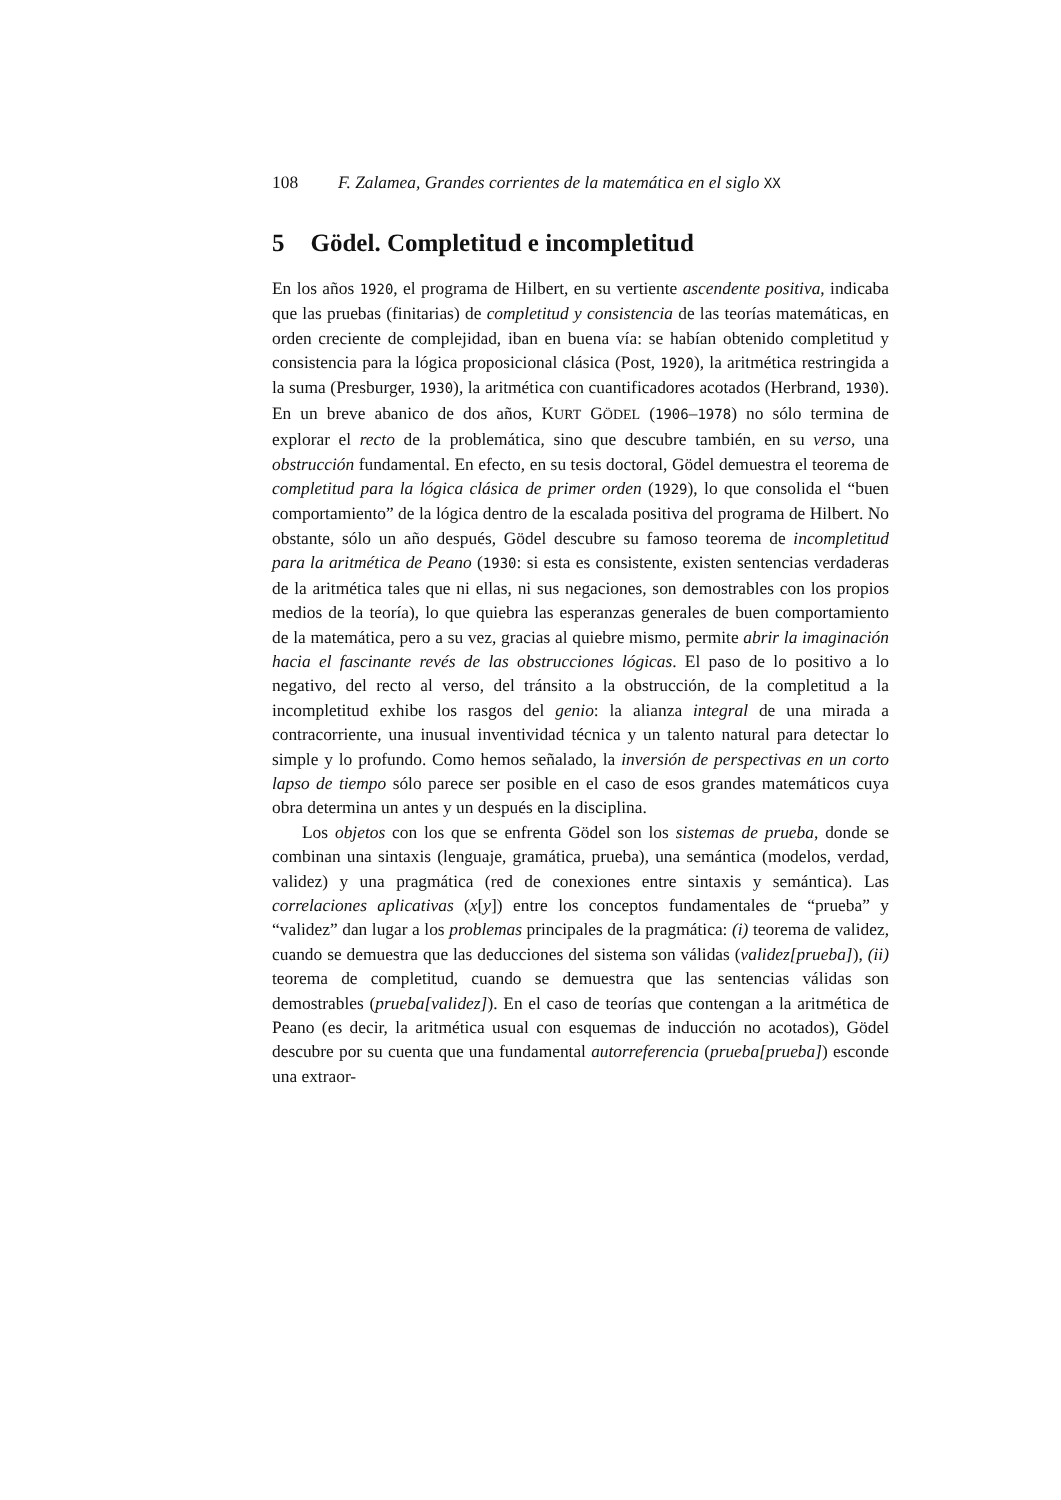108 F. Zalamea, Grandes corrientes de la matemática en el siglo XX
5 Gödel. Completitud e incompletitud
En los años 1920, el programa de Hilbert, en su vertiente ascendente positiva, indicaba que las pruebas (finitarias) de completitud y consistencia de las teorías matemáticas, en orden creciente de complejidad, iban en buena vía: se habían obtenido completitud y consistencia para la lógica proposicional clásica (Post, 1920), la aritmética restringida a la suma (Presburger, 1930), la aritmética con cuantificadores acotados (Herbrand, 1930). En un breve abanico de dos años, KURT GÖDEL (1906–1978) no sólo termina de explorar el recto de la problemática, sino que descubre también, en su verso, una obstrucción fundamental. En efecto, en su tesis doctoral, Gödel demuestra el teorema de completitud para la lógica clásica de primer orden (1929), lo que consolida el “buen comportamiento” de la lógica dentro de la escalada positiva del programa de Hilbert. No obstante, sólo un año después, Gödel descubre su famoso teorema de incompletitud para la aritmética de Peano (1930: si esta es consistente, existen sentencias verdaderas de la aritmética tales que ni ellas, ni sus negaciones, son demostrables con los propios medios de la teoría), lo que quiebra las esperanzas generales de buen comportamiento de la matemática, pero a su vez, gracias al quiebre mismo, permite abrir la imaginación hacia el fascinante revés de las obstrucciones lógicas. El paso de lo positivo a lo negativo, del recto al verso, del tránsito a la obstrucción, de la completitud a la incompletitud exhibe los rasgos del genio: la alianza integral de una mirada a contracorriente, una inusual inventividad técnica y un talento natural para detectar lo simple y lo profundo. Como hemos señalado, la inversión de perspectivas en un corto lapso de tiempo sólo parece ser posible en el caso de esos grandes matemáticos cuya obra determina un antes y un después en la disciplina.
Los objetos con los que se enfrenta Gödel son los sistemas de prueba, donde se combinan una sintaxis (lenguaje, gramática, prueba), una semántica (modelos, verdad, validez) y una pragmática (red de conexiones entre sintaxis y semántica). Las correlaciones aplicativas (x[y]) entre los conceptos fundamentales de “prueba” y “validez” dan lugar a los problemas principales de la pragmática: (i) teorema de validez, cuando se demuestra que las deducciones del sistema son válidas (validez[prueba]), (ii) teorema de completitud, cuando se demuestra que las sentencias válidas son demostrables (prueba[validez]). En el caso de teorías que contengan a la aritmética de Peano (es decir, la aritmética usual con esquemas de inducción no acotados), Gödel descubre por su cuenta que una fundamental autorreferencia (prueba[prueba]) esconde una extraor-